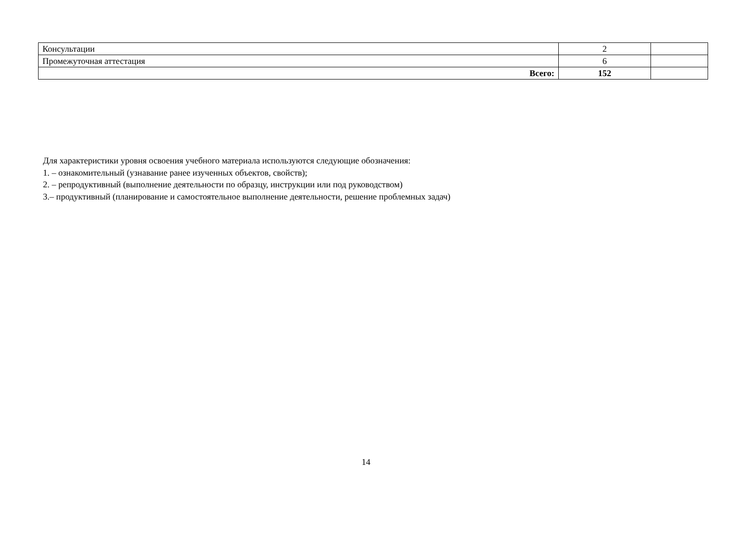| Консультации | 2 | |
| Промежуточная аттестация | 6 | |
| Всего: | 152 | |
Для характеристики уровня освоения учебного материала используются следующие обозначения:
1. – ознакомительный (узнавание ранее изученных объектов, свойств);
2. – репродуктивный (выполнение деятельности по образцу, инструкции или под руководством)
3.– продуктивный (планирование и самостоятельное выполнение деятельности, решение проблемных задач)
14